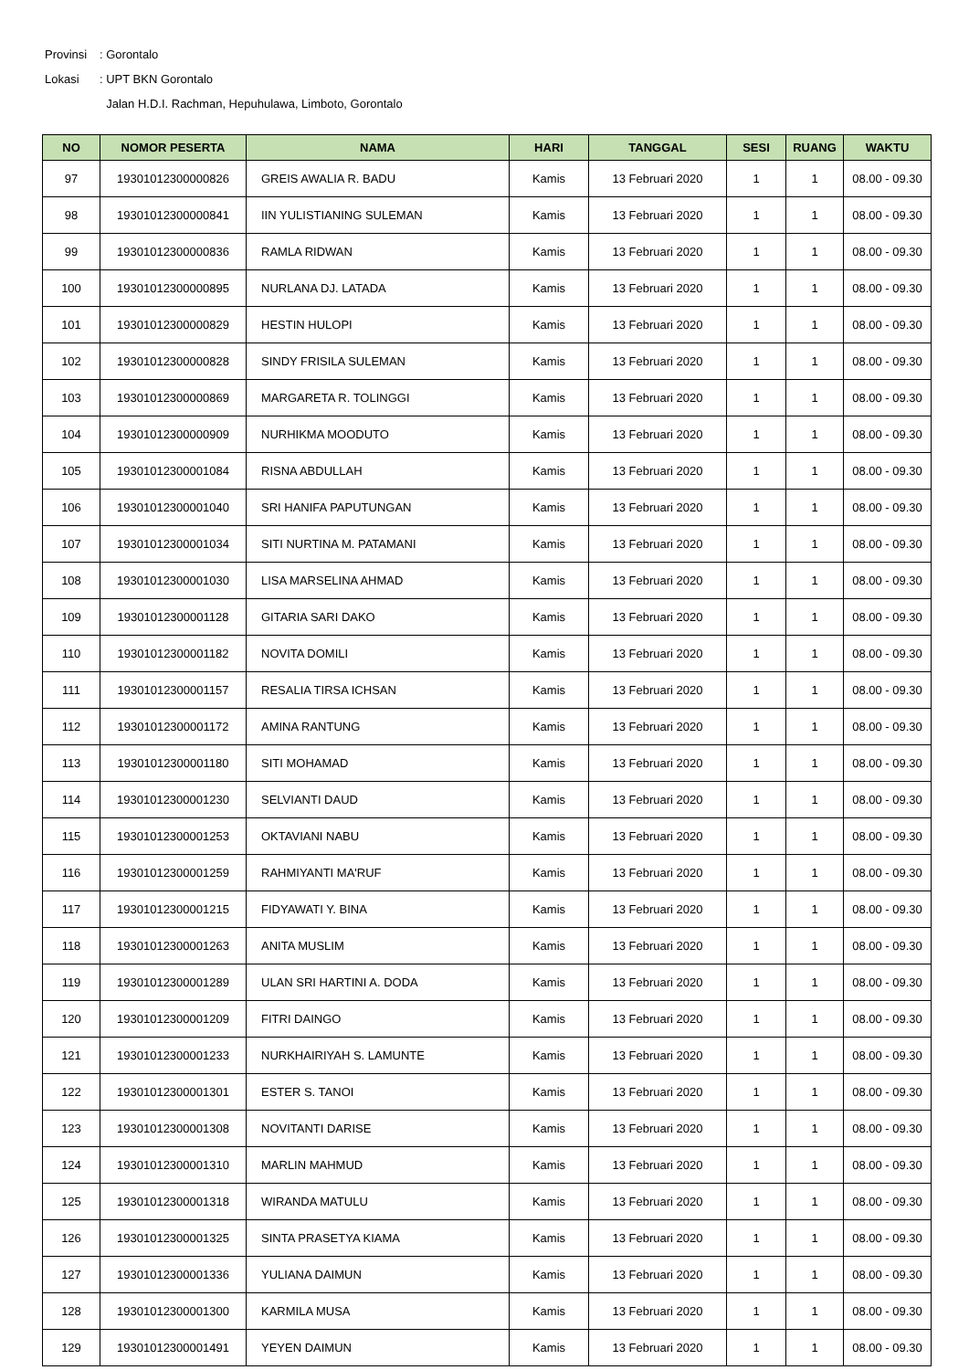Provinsi: Gorontalo
Lokasi: UPT BKN Gorontalo
Jalan H.D.I. Rachman, Hepuhulawa, Limboto, Gorontalo
| NO | NOMOR PESERTA | NAMA | HARI | TANGGAL | SESI | RUANG | WAKTU |
| --- | --- | --- | --- | --- | --- | --- | --- |
| 97 | 19301012300000826 | GREIS AWALIA R. BADU | Kamis | 13 Februari 2020 | 1 | 1 | 08.00 - 09.30 |
| 98 | 19301012300000841 | IIN YULISTIANING SULEMAN | Kamis | 13 Februari 2020 | 1 | 1 | 08.00 - 09.30 |
| 99 | 19301012300000836 | RAMLA RIDWAN | Kamis | 13 Februari 2020 | 1 | 1 | 08.00 - 09.30 |
| 100 | 19301012300000895 | NURLANA DJ. LATADA | Kamis | 13 Februari 2020 | 1 | 1 | 08.00 - 09.30 |
| 101 | 19301012300000829 | HESTIN HULOPI | Kamis | 13 Februari 2020 | 1 | 1 | 08.00 - 09.30 |
| 102 | 19301012300000828 | SINDY FRISILA SULEMAN | Kamis | 13 Februari 2020 | 1 | 1 | 08.00 - 09.30 |
| 103 | 19301012300000869 | MARGARETA R. TOLINGGI | Kamis | 13 Februari 2020 | 1 | 1 | 08.00 - 09.30 |
| 104 | 19301012300000909 | NURHIKMA MOODUTO | Kamis | 13 Februari 2020 | 1 | 1 | 08.00 - 09.30 |
| 105 | 19301012300001084 | RISNA ABDULLAH | Kamis | 13 Februari 2020 | 1 | 1 | 08.00 - 09.30 |
| 106 | 19301012300001040 | SRI HANIFA PAPUTUNGAN | Kamis | 13 Februari 2020 | 1 | 1 | 08.00 - 09.30 |
| 107 | 19301012300001034 | SITI NURTINA M. PATAMANI | Kamis | 13 Februari 2020 | 1 | 1 | 08.00 - 09.30 |
| 108 | 19301012300001030 | LISA MARSELINA AHMAD | Kamis | 13 Februari 2020 | 1 | 1 | 08.00 - 09.30 |
| 109 | 19301012300001128 | GITARIA SARI DAKO | Kamis | 13 Februari 2020 | 1 | 1 | 08.00 - 09.30 |
| 110 | 19301012300001182 | NOVITA DOMILI | Kamis | 13 Februari 2020 | 1 | 1 | 08.00 - 09.30 |
| 111 | 19301012300001157 | RESALIA TIRSA ICHSAN | Kamis | 13 Februari 2020 | 1 | 1 | 08.00 - 09.30 |
| 112 | 19301012300001172 | AMINA RANTUNG | Kamis | 13 Februari 2020 | 1 | 1 | 08.00 - 09.30 |
| 113 | 19301012300001180 | SITI MOHAMAD | Kamis | 13 Februari 2020 | 1 | 1 | 08.00 - 09.30 |
| 114 | 19301012300001230 | SELVIANTI DAUD | Kamis | 13 Februari 2020 | 1 | 1 | 08.00 - 09.30 |
| 115 | 19301012300001253 | OKTAVIANI NABU | Kamis | 13 Februari 2020 | 1 | 1 | 08.00 - 09.30 |
| 116 | 19301012300001259 | RAHMIYANTI MA'RUF | Kamis | 13 Februari 2020 | 1 | 1 | 08.00 - 09.30 |
| 117 | 19301012300001215 | FIDYAWATI Y. BINA | Kamis | 13 Februari 2020 | 1 | 1 | 08.00 - 09.30 |
| 118 | 19301012300001263 | ANITA MUSLIM | Kamis | 13 Februari 2020 | 1 | 1 | 08.00 - 09.30 |
| 119 | 19301012300001289 | ULAN SRI HARTINI A. DODA | Kamis | 13 Februari 2020 | 1 | 1 | 08.00 - 09.30 |
| 120 | 19301012300001209 | FITRI DAINGO | Kamis | 13 Februari 2020 | 1 | 1 | 08.00 - 09.30 |
| 121 | 19301012300001233 | NURKHAIRIYAH S. LAMUNTE | Kamis | 13 Februari 2020 | 1 | 1 | 08.00 - 09.30 |
| 122 | 19301012300001301 | ESTER S. TANOI | Kamis | 13 Februari 2020 | 1 | 1 | 08.00 - 09.30 |
| 123 | 19301012300001308 | NOVITANTI DARISE | Kamis | 13 Februari 2020 | 1 | 1 | 08.00 - 09.30 |
| 124 | 19301012300001310 | MARLIN MAHMUD | Kamis | 13 Februari 2020 | 1 | 1 | 08.00 - 09.30 |
| 125 | 19301012300001318 | WIRANDA MATULU | Kamis | 13 Februari 2020 | 1 | 1 | 08.00 - 09.30 |
| 126 | 19301012300001325 | SINTA PRASETYA KIAMA | Kamis | 13 Februari 2020 | 1 | 1 | 08.00 - 09.30 |
| 127 | 19301012300001336 | YULIANA DAIMUN | Kamis | 13 Februari 2020 | 1 | 1 | 08.00 - 09.30 |
| 128 | 19301012300001300 | KARMILA MUSA | Kamis | 13 Februari 2020 | 1 | 1 | 08.00 - 09.30 |
| 129 | 19301012300001491 | YEYEN DAIMUN | Kamis | 13 Februari 2020 | 1 | 1 | 08.00 - 09.30 |